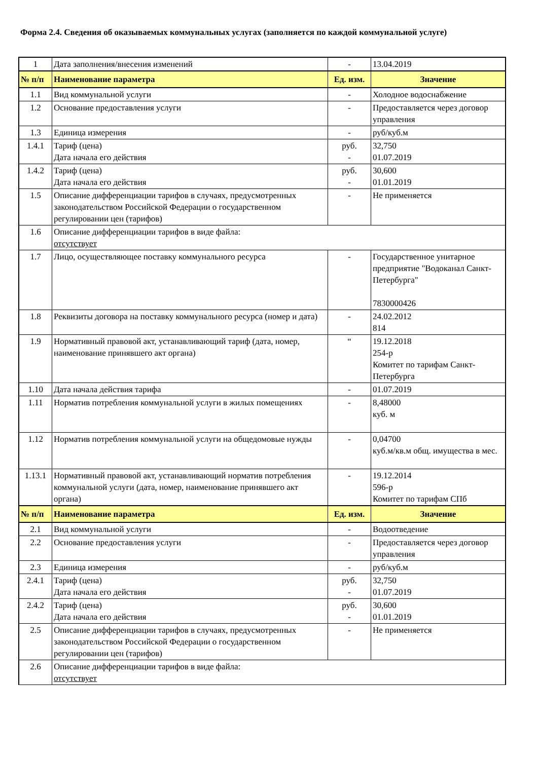Форма 2.4. Сведения об оказываемых коммунальных услугах (заполняется по каждой коммунальной услуге)
| 1 | Дата заполнения/внесения изменений | - | 13.04.2019 |
| № п/п | Наименование параметра | Ед. изм. | Значение |
| 1.1 | Вид коммунальной услуги | - | Холодное водоснабжение |
| 1.2 | Основание предоставления услуги | - | Предоставляется через договор управления |
| 1.3 | Единица измерения | - | руб/куб.м |
| 1.4.1 | Тариф (цена) Дата начала его действия | руб. - | 32,750 01.07.2019 |
| 1.4.2 | Тариф (цена) Дата начала его действия | руб. - | 30,600 01.01.2019 |
| 1.5 | Описание дифференциации тарифов в случаях, предусмотренных законодательством Российской Федерации о государственном регулировании цен (тарифов) | - | Не применяется |
| 1.6 | Описание дифференциации тарифов в виде файла: отсутствует | | |
| 1.7 | Лицо, осуществляющее поставку коммунального ресурса | - | Государственное унитарное предприятие "Водоканал Санкт-Петербурга" 7830000426 |
| 1.8 | Реквизиты договора на поставку коммунального ресурса (номер и дата) | - | 24.02.2012 814 |
| 1.9 | Нормативный правовой акт, устанавливающий тариф (дата, номер, наименование принявшего акт органа) | “ | 19.12.2018 254-р Комитет по тарифам Санкт-Петербурга |
| 1.10 | Дата начала действия тарифа | - | 01.07.2019 |
| 1.11 | Норматив потребления коммунальной услуги в жилых помещениях | - | 8,48000 куб. м |
| 1.12 | Норматив потребления коммунальной услуги на общедомовые нужды | - | 0,04700 куб.м/кв.м общ. имущества в мес. |
| 1.13.1 | Нормативный правовой акт, устанавливающий норматив потребления коммунальной услуги (дата, номер, наименование принявшего акт органа) | - | 19.12.2014 596-р Комитет по тарифам СПб |
| № п/п | Наименование параметра | Ед. изм. | Значение |
| 2.1 | Вид коммунальной услуги | - | Водоотведение |
| 2.2 | Основание предоставления услуги | - | Предоставляется через договор управления |
| 2.3 | Единица измерения | - | руб/куб.м |
| 2.4.1 | Тариф (цена) Дата начала его действия | руб. - | 32,750 01.07.2019 |
| 2.4.2 | Тариф (цена) Дата начала его действия | руб. - | 30,600 01.01.2019 |
| 2.5 | Описание дифференциации тарифов в случаях, предусмотренных законодательством Российской Федерации о государственном регулировании цен (тарифов) | - | Не применяется |
| 2.6 | Описание дифференциации тарифов в виде файла: отсутствует | | |